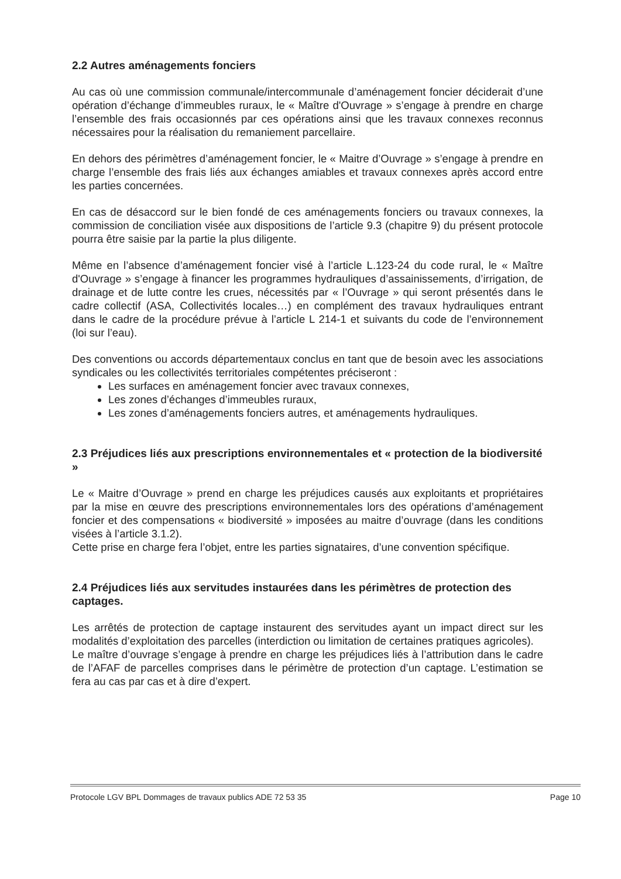2.2 Autres aménagements fonciers
Au cas où une commission communale/intercommunale d’aménagement foncier déciderait d’une opération d’échange d’immeubles ruraux, le « Maître d'Ouvrage » s’engage à prendre en charge l’ensemble des frais occasionnés par ces opérations ainsi que les travaux connexes reconnus nécessaires pour la réalisation du remaniement parcellaire.
En dehors des périmètres d’aménagement foncier, le « Maitre d’Ouvrage » s’engage à prendre en charge l’ensemble des frais liés aux échanges amiables et travaux connexes après accord entre les parties concernées.
En cas de désaccord sur le bien fondé de ces aménagements fonciers ou travaux connexes, la commission de conciliation visée aux dispositions de l’article 9.3 (chapitre 9) du présent protocole pourra être saisie par la partie la plus diligente.
Même en l’absence d’aménagement foncier visé à l’article L.123-24 du code rural, le « Maître d'Ouvrage » s’engage à financer les programmes hydrauliques d’assainissements, d’irrigation, de drainage et de lutte contre les crues, nécessités par « l’Ouvrage » qui seront présentés dans le cadre collectif (ASA, Collectivités locales…) en complément des travaux hydrauliques entrant dans le cadre de la procédure prévue à l’article L 214-1 et suivants du code de l’environnement (loi sur l’eau).
Des conventions ou accords départementaux conclus en tant que de besoin avec les associations syndicales ou les collectivités territoriales compétentes préciseront :
Les surfaces en aménagement foncier avec travaux connexes,
Les zones d’échanges d’immeubles ruraux,
Les zones d’aménagements fonciers autres, et aménagements hydrauliques.
2.3 Préjudices liés aux prescriptions environnementales et « protection de la biodiversité »
Le « Maitre d’Ouvrage » prend en charge les préjudices causés aux exploitants et propriétaires par la mise en œuvre des prescriptions environnementales lors des opérations d’aménagement foncier et des compensations « biodiversité » imposées au maitre d’ouvrage (dans les conditions visées à l’article 3.1.2).
Cette prise en charge fera l’objet, entre les parties signataires, d’une convention spécifique.
2.4 Préjudices liés aux servitudes instaurées dans les périmètres de protection des captages.
Les arrêtés de protection de captage instaurent des servitudes ayant un impact direct sur les modalités d’exploitation des parcelles (interdiction ou limitation de certaines pratiques agricoles).
Le maître d’ouvrage s’engage à prendre en charge les préjudices liés à l’attribution dans le cadre de l’AFAF de parcelles comprises dans le périmètre de protection d’un captage. L’estimation se fera au cas par cas et à dire d’expert.
Protocole LGV BPL Dommages de travaux publics ADE 72 53 35 Page 10